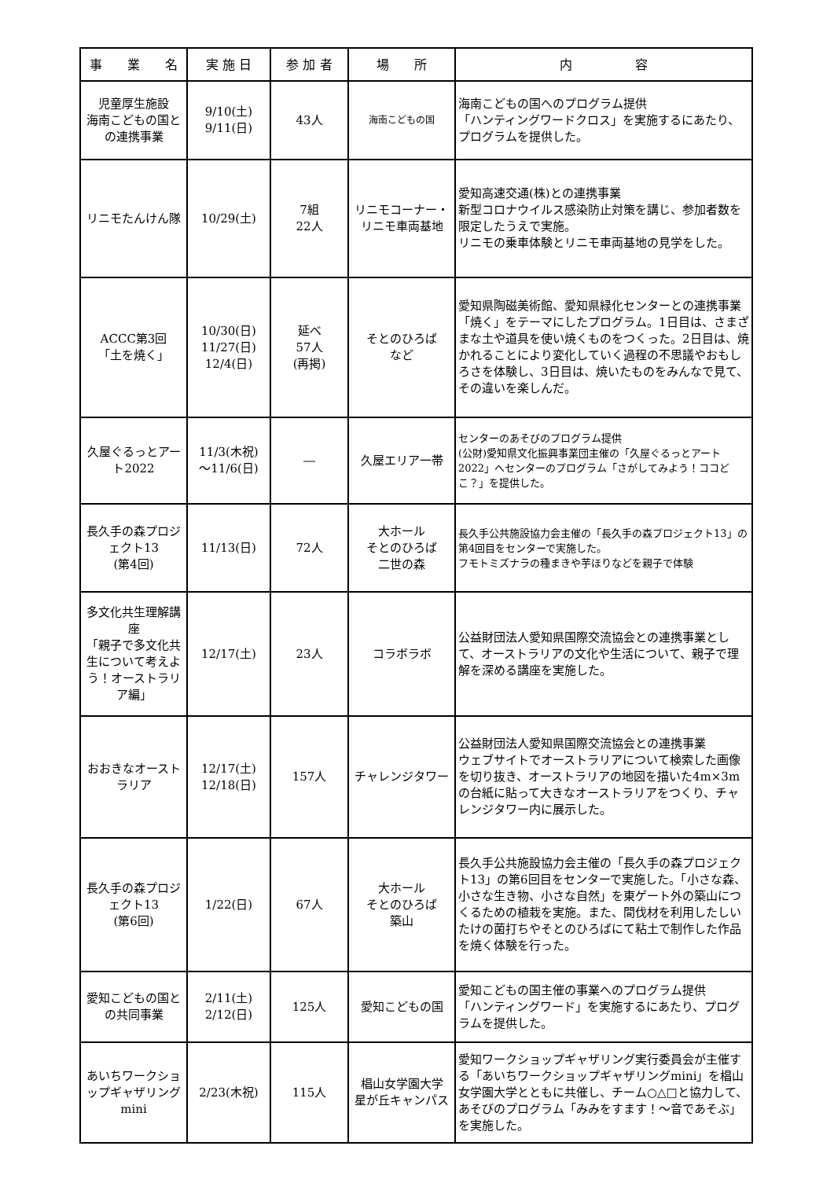| 事 業 名 | 実 施 日 | 参 加 者 | 場 所 | 内 容 |
| --- | --- | --- | --- | --- |
| 児童厚生施設 海南こどもの国との連携事業 | 9/10(土) 9/11(日) | 43人 | 海南こどもの国 | 海南こどもの国へのプログラム提供 「ハンティングワードクロス」を実施するにあたり、プログラムを提供した。 |
| リニモたんけん隊 | 10/29(土) | 7組 22人 | リニモコーナー・リニモ車両基地 | 愛知高速交通(株)との連携事業 新型コロナウイルス感染防止対策を講じ、参加者数を限定したうえで実施。 リニモの乗車体験とリニモ車両基地の見学をした。 |
| ACCC第3回 「土を焼く」 | 10/30(日) 11/27(日) 12/4(日) | 延べ 57人 (再掲) | そとのひろば など | 愛知県陶磁美術館、愛知県緑化センターとの連携事業 「焼く」をテーマにしたプログラム。1日目は、さまざまな土や道具を使い焼くものをつくった。2日目は、焼かれることにより変化していく過程の不思議やおもしろさを体験し、3日目は、焼いたものをみんなで見て、その違いを楽しんだ。 |
| 久屋ぐるっとアート2022 | 11/3(木祝) ～11/6(日) | ― | 久屋エリア一帯 | センターのあそびのプログラム提供 (公財)愛知県文化振興事業団主催の「久屋ぐるっとアート2022」へセンターのプログラム「さがしてみよう！ココどこ？」を提供した。 |
| 長久手の森プロジェクト13 (第4回) | 11/13(日) | 72人 | 大ホール そとのひろば 二世の森 | 長久手公共施設協力会主催の「長久手の森プロジェクト13」の第4回目をセンターで実施した。 フモトミズナラの種まきや芋ほりなどを親子で体験 |
| 多文化共生理解講座 「親子で多文化共生について考えよう！オーストラリア編」 | 12/17(土) | 23人 | コラボラボ | 公益財団法人愛知県国際交流協会との連携事業として、オーストラリアの文化や生活について、親子で理解を深める講座を実施した。 |
| おおきなオーストラリア | 12/17(土) 12/18(日) | 157人 | チャレンジタワー | 公益財団法人愛知県国際交流協会との連携事業 ウェブサイトでオーストラリアについて検索した画像を切り抜き、オーストラリアの地図を描いた4m×3mの台紙に貼って大きなオーストラリアをつくり、チャレンジタワー内に展示した。 |
| 長久手の森プロジェクト13 (第6回) | 1/22(日) | 67人 | 大ホール そとのひろば 築山 | 長久手公共施設協力会主催の「長久手の森プロジェクト13」の第6回目をセンターで実施した。「小さな森、小さな生き物、小さな自然」を東ゲート外の築山につくるための植栽を実施。また、間伐材を利用したしいたけの菌打ちやそとのひろばにて粘土で制作した作品を焼く体験を行った。 |
| 愛知こどもの国との共同事業 | 2/11(土) 2/12(日) | 125人 | 愛知こどもの国 | 愛知こどもの国主催の事業へのプログラム提供 「ハンティングワード」を実施するにあたり、プログラムを提供した。 |
| あいちワークショップギャザリングmini | 2/23(木祝) | 115人 | 椙山女学園大学 星が丘キャンパス | 愛知ワークショップギャザリング実行委員会が主催する「あいちワークショップギャザリングmini」を椙山女学園大学とともに共催し、チーム○△□と協力して、あそびのプログラム「みみをすます！～音であそぶ」を実施した。 |